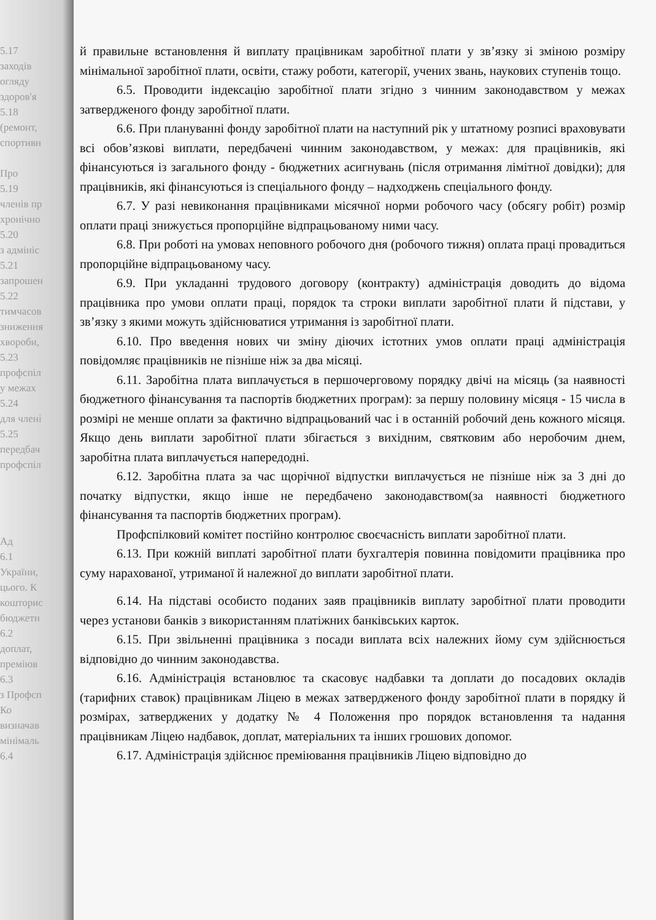5.17
заходів
огляду
здоров'я
5.18
(ремонт,
спортивн
Про
5.19
членів пр
хронічно
5.20
з адмініс
5.21
запрошен
5.22
тимчасов
зниження
хвороби,
5.23
профспіл
у межах
5.24
для члені
5.25
передбач
профспіл
Ад
6.1
України,
цього. К
кошторис
бюджетн
6.2
доплат,
преміюв
6.3
з Профсп
Ко
визначав
мінімаль
6.4
й правильне встановлення й виплату працівникам заробітної плати у зв’язку зі зміною розміру мінімальної заробітної плати, освіти, стажу роботи, категорії, учених звань, наукових ступенів тощо.
6.5. Проводити індексацію заробітної плати згідно з чинним законодавством у межах затвердженого фонду заробітної плати.
6.6. При плануванні фонду заробітної плати на наступний рік у штатному розписі враховувати всі обов’язкові виплати, передбачені чинним законодавством, у межах: для працівників, які фінансуються із загального фонду - бюджетних асигнувань (після отримання лімітної довідки); для працівників, які фінансуються із спеціального фонду – надходжень спеціального фонду.
6.7. У разі невиконання працівниками місячної норми робочого часу (обсягу робіт) розмір оплати праці знижується пропорційне відпрацьованому ними часу.
6.8. При роботі на умовах неповного робочого дня (робочого тижня) оплата праці провадиться пропорційне відпрацьованому часу.
6.9. При укладанні трудового договору (контракту) адміністрація доводить до відома працівника про умови оплати праці, порядок та строки виплати заробітної плати й підстави, у зв’язку з якими можуть здійснюватися утримання із заробітної плати.
6.10. Про введення нових чи зміну діючих істотних умов оплати праці адміністрація повідомляє працівників не пізніше ніж за два місяці.
6.11. Заробітна плата виплачується в першочерговому порядку двічі на місяць (за наявності бюджетного фінансування та паспортів бюджетних програм): за першу половину місяця - 15 числа в розмірі не менше оплати за фактично відпрацьований час і в останній робочий день кожного місяця. Якщо день виплати заробітної плати збігається з вихідним, святковим або неробочим днем, заробітна плата виплачується напередодні.
6.12. Заробітна плата за час щорічної відпустки виплачується не пізніше ніж за 3 дні до початку відпустки, якщо інше не передбачено законодавством(за наявності бюджетного фінансування та паспортів бюджетних програм).
Профспілковий комітет постійно контролює своєчасність виплати заробітної плати.
6.13. При кожній виплаті заробітної плати бухгалтерія повинна повідомити працівника про суму нарахованої, утриманої й належної до виплати заробітної плати.
6.14. На підставі особисто поданих заяв працівників виплату заробітної плати проводити через установи банків з використанням платіжних банківських карток.
6.15. При звільненні працівника з посади виплата всіх належних йому сум здійснюється відповідно до чинним законодавства.
6.16. Адміністрація встановлює та скасовує надбавки та доплати до посадових окладів (тарифних ставок) працівникам Ліцею в межах затвердженого фонду заробітної плати в порядку й розмірах, затверджених у додатку № 4 Положення про порядок встановлення та надання працівникам Ліцею надбавок, доплат, матеріальних та інших грошових допомог.
6.17. Адміністрація здійснює преміювання працівників Ліцею відповідно до